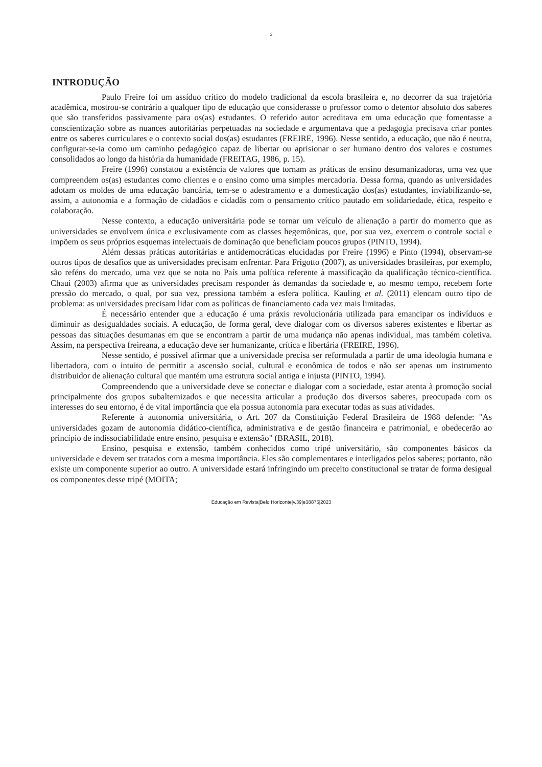3
INTRODUÇÃO
Paulo Freire foi um assíduo crítico do modelo tradicional da escola brasileira e, no decorrer da sua trajetória acadêmica, mostrou-se contrário a qualquer tipo de educação que considerasse o professor como o detentor absoluto dos saberes que são transferidos passivamente para os(as) estudantes. O referido autor acreditava em uma educação que fomentasse a conscientização sobre as nuances autoritárias perpetuadas na sociedade e argumentava que a pedagogia precisava criar pontes entre os saberes curriculares e o contexto social dos(as) estudantes (FREIRE, 1996). Nesse sentido, a educação, que não é neutra, configurar-se-ia como um caminho pedagógico capaz de libertar ou aprisionar o ser humano dentro dos valores e costumes consolidados ao longo da história da humanidade (FREITAG, 1986, p. 15).
Freire (1996) constatou a existência de valores que tornam as práticas de ensino desumanizadoras, uma vez que compreendem os(as) estudantes como clientes e o ensino como uma simples mercadoria. Dessa forma, quando as universidades adotam os moldes de uma educação bancária, tem-se o adestramento e a domesticação dos(as) estudantes, inviabilizando-se, assim, a autonomia e a formação de cidadãos e cidadãs com o pensamento crítico pautado em solidariedade, ética, respeito e colaboração.
Nesse contexto, a educação universitária pode se tornar um veículo de alienação a partir do momento que as universidades se envolvem única e exclusivamente com as classes hegemônicas, que, por sua vez, exercem o controle social e impõem os seus próprios esquemas intelectuais de dominação que beneficiam poucos grupos (PINTO, 1994).
Além dessas práticas autoritárias e antidemocráticas elucidadas por Freire (1996) e Pinto (1994), observam-se outros tipos de desafios que as universidades precisam enfrentar. Para Frigotto (2007), as universidades brasileiras, por exemplo, são reféns do mercado, uma vez que se nota no País uma política referente à massificação da qualificação técnico-científica. Chaui (2003) afirma que as universidades precisam responder às demandas da sociedade e, ao mesmo tempo, recebem forte pressão do mercado, o qual, por sua vez, pressiona também a esfera política. Kauling et al. (2011) elencam outro tipo de problema: as universidades precisam lidar com as políticas de financiamento cada vez mais limitadas.
É necessário entender que a educação é uma práxis revolucionária utilizada para emancipar os indivíduos e diminuir as desigualdades sociais. A educação, de forma geral, deve dialogar com os diversos saberes existentes e libertar as pessoas das situações desumanas em que se encontram a partir de uma mudança não apenas individual, mas também coletiva. Assim, na perspectiva freireana, a educação deve ser humanizante, crítica e libertária (FREIRE, 1996).
Nesse sentido, é possível afirmar que a universidade precisa ser reformulada a partir de uma ideologia humana e libertadora, com o intuito de permitir a ascensão social, cultural e econômica de todos e não ser apenas um instrumento distribuidor de alienação cultural que mantém uma estrutura social antiga e injusta (PINTO, 1994).
Compreendendo que a universidade deve se conectar e dialogar com a sociedade, estar atenta à promoção social principalmente dos grupos subalternizados e que necessita articular a produção dos diversos saberes, preocupada com os interesses do seu entorno, é de vital importância que ela possua autonomia para executar todas as suas atividades.
Referente à autonomia universitária, o Art. 207 da Constituição Federal Brasileira de 1988 defende: "As universidades gozam de autonomia didático-científica, administrativa e de gestão financeira e patrimonial, e obedecerão ao princípio de indissociabilidade entre ensino, pesquisa e extensão" (BRASIL, 2018).
Ensino, pesquisa e extensão, também conhecidos como tripé universitário, são componentes básicos da universidade e devem ser tratados com a mesma importância. Eles são complementares e interligados pelos saberes; portanto, não existe um componente superior ao outro. A universidade estará infringindo um preceito constitucional se tratar de forma desigual os componentes desse tripé (MOITA;
Educação em Revista|Belo Horizonte|v.39|e38875|2023